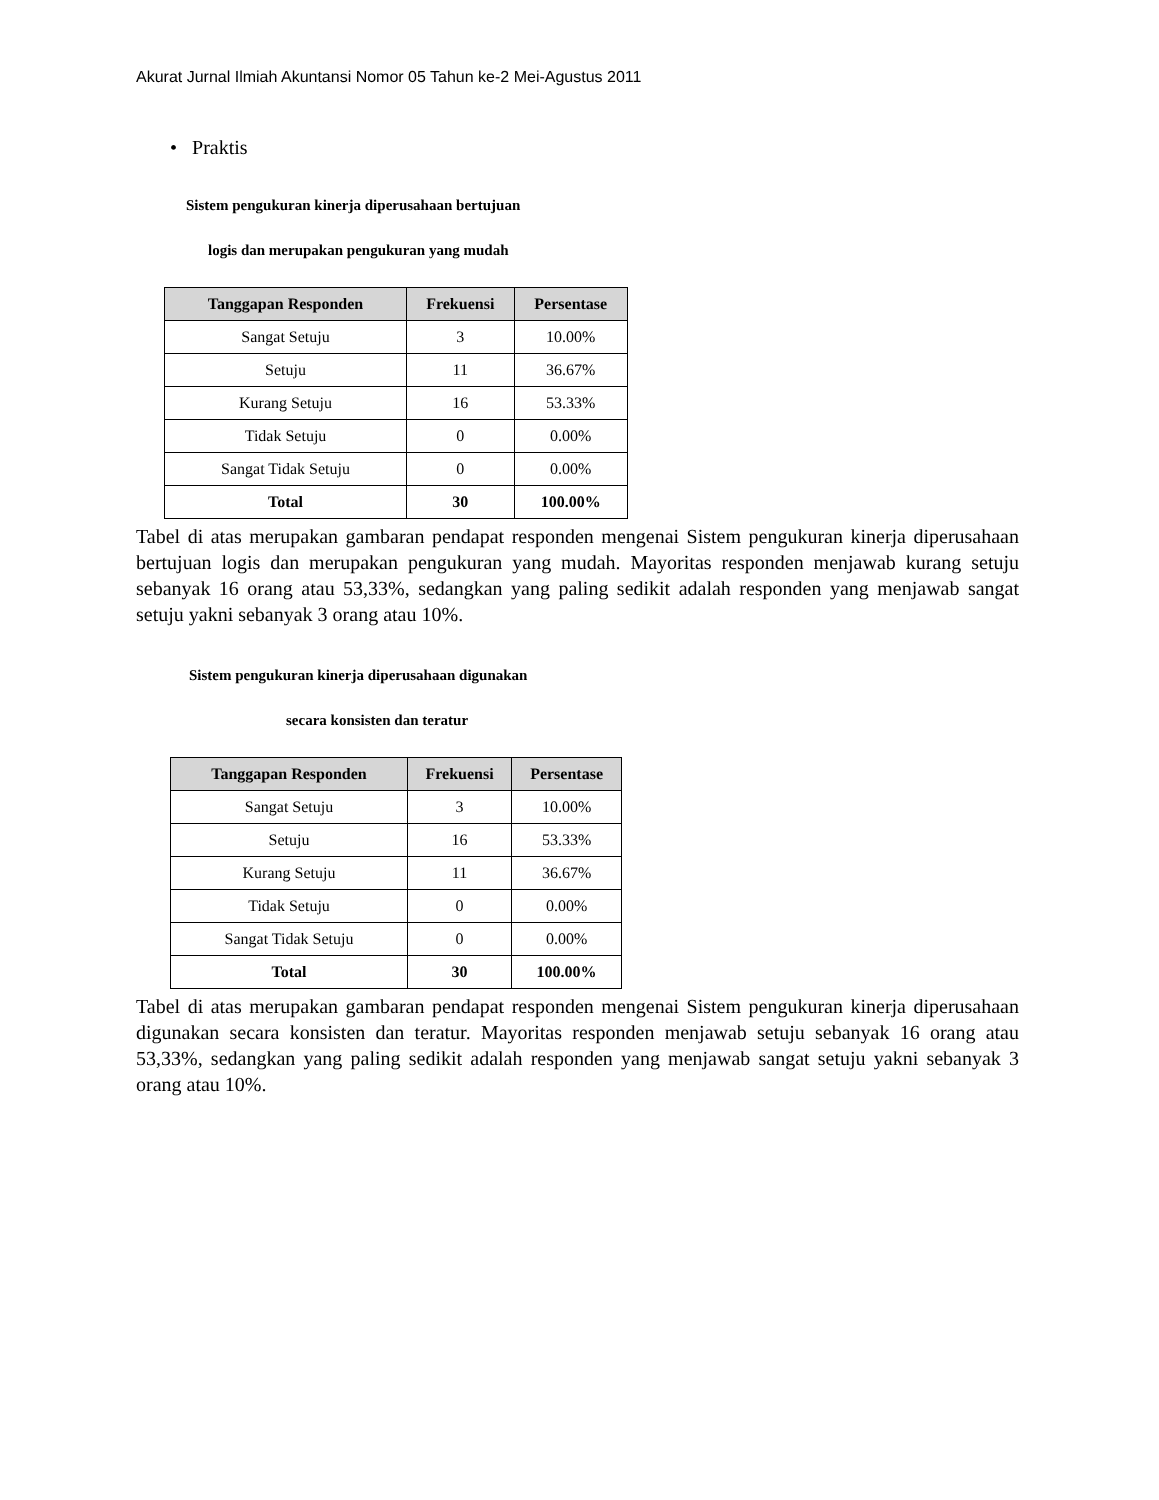Akurat Jurnal Ilmiah Akuntansi Nomor 05 Tahun ke-2 Mei-Agustus 2011
• Praktis
Sistem pengukuran kinerja diperusahaan bertujuan
logis dan merupakan pengukuran yang mudah
| Tanggapan Responden | Frekuensi | Persentase |
| --- | --- | --- |
| Sangat Setuju | 3 | 10.00% |
| Setuju | 11 | 36.67% |
| Kurang Setuju | 16 | 53.33% |
| Tidak Setuju | 0 | 0.00% |
| Sangat Tidak Setuju | 0 | 0.00% |
| Total | 30 | 100.00% |
Tabel di atas merupakan gambaran pendapat responden mengenai Sistem pengukuran kinerja diperusahaan bertujuan logis dan merupakan pengukuran yang mudah. Mayoritas responden menjawab kurang setuju sebanyak 16 orang atau 53,33%, sedangkan yang paling sedikit adalah responden yang menjawab sangat setuju yakni sebanyak 3 orang atau 10%.
Sistem pengukuran kinerja diperusahaan digunakan
secara konsisten dan teratur
| Tanggapan Responden | Frekuensi | Persentase |
| --- | --- | --- |
| Sangat Setuju | 3 | 10.00% |
| Setuju | 16 | 53.33% |
| Kurang Setuju | 11 | 36.67% |
| Tidak Setuju | 0 | 0.00% |
| Sangat Tidak Setuju | 0 | 0.00% |
| Total | 30 | 100.00% |
Tabel di atas merupakan gambaran pendapat responden mengenai Sistem pengukuran kinerja diperusahaan digunakan secara konsisten dan teratur. Mayoritas responden menjawab setuju sebanyak 16 orang atau 53,33%, sedangkan yang paling sedikit adalah responden yang menjawab sangat setuju yakni sebanyak 3 orang atau 10%.